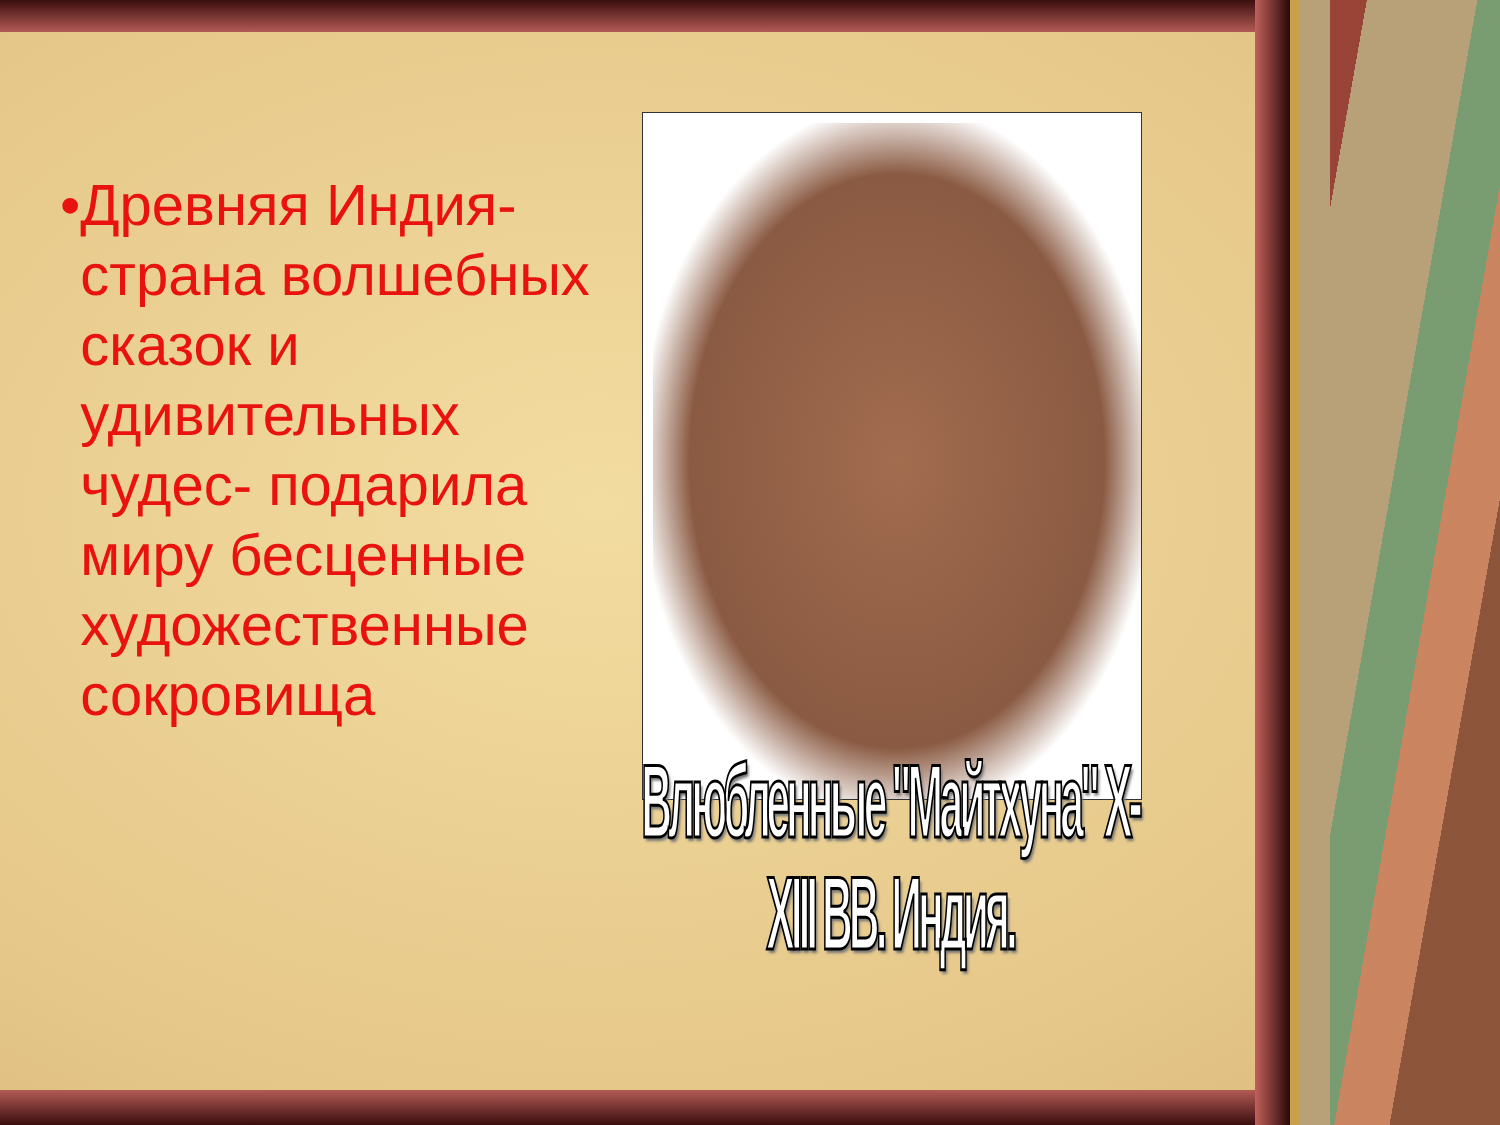• Древняя Индия-страна волшебных сказок и удивительных чудес- подарила миру бесценные художественные сокровища
Влюбленные "Майтхуна" X-XIII ВВ. Индия.